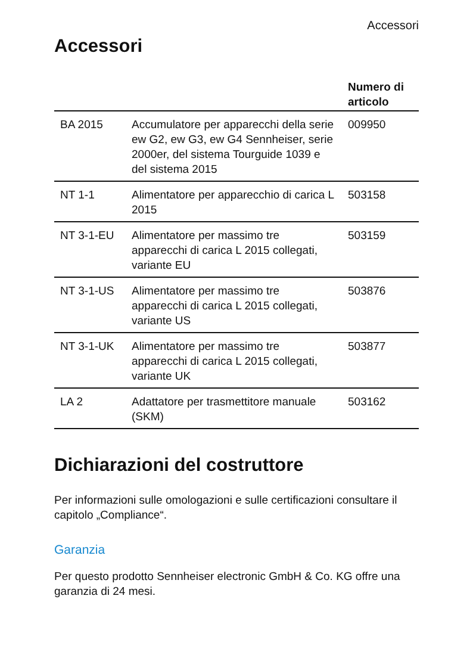Accessori
Accessori
| | | Numero di articolo |
| --- | --- | --- |
| BA 2015 | Accumulatore per apparecchi della serie ew G2, ew G3, ew G4 Sennheiser, serie 2000er, del sistema Tourguide 1039 e del sistema 2015 | 009950 |
| NT 1-1 | Alimentatore per apparecchio di carica L 2015 | 503158 |
| NT 3-1-EU | Alimentatore per massimo tre apparecchi di carica L 2015 collegati, variante EU | 503159 |
| NT 3-1-US | Alimentatore per massimo tre apparecchi di carica L 2015 collegati, variante US | 503876 |
| NT 3-1-UK | Alimentatore per massimo tre apparecchi di carica L 2015 collegati, variante UK | 503877 |
| LA 2 | Adattatore per trasmettitore manuale (SKM) | 503162 |
Dichiarazioni del costruttore
Per informazioni sulle omologazioni e sulle certificazioni consultare il capitolo „Compliance“.
Garanzia
Per questo prodotto Sennheiser electronic GmbH & Co. KG offre una garanzia di 24 mesi.